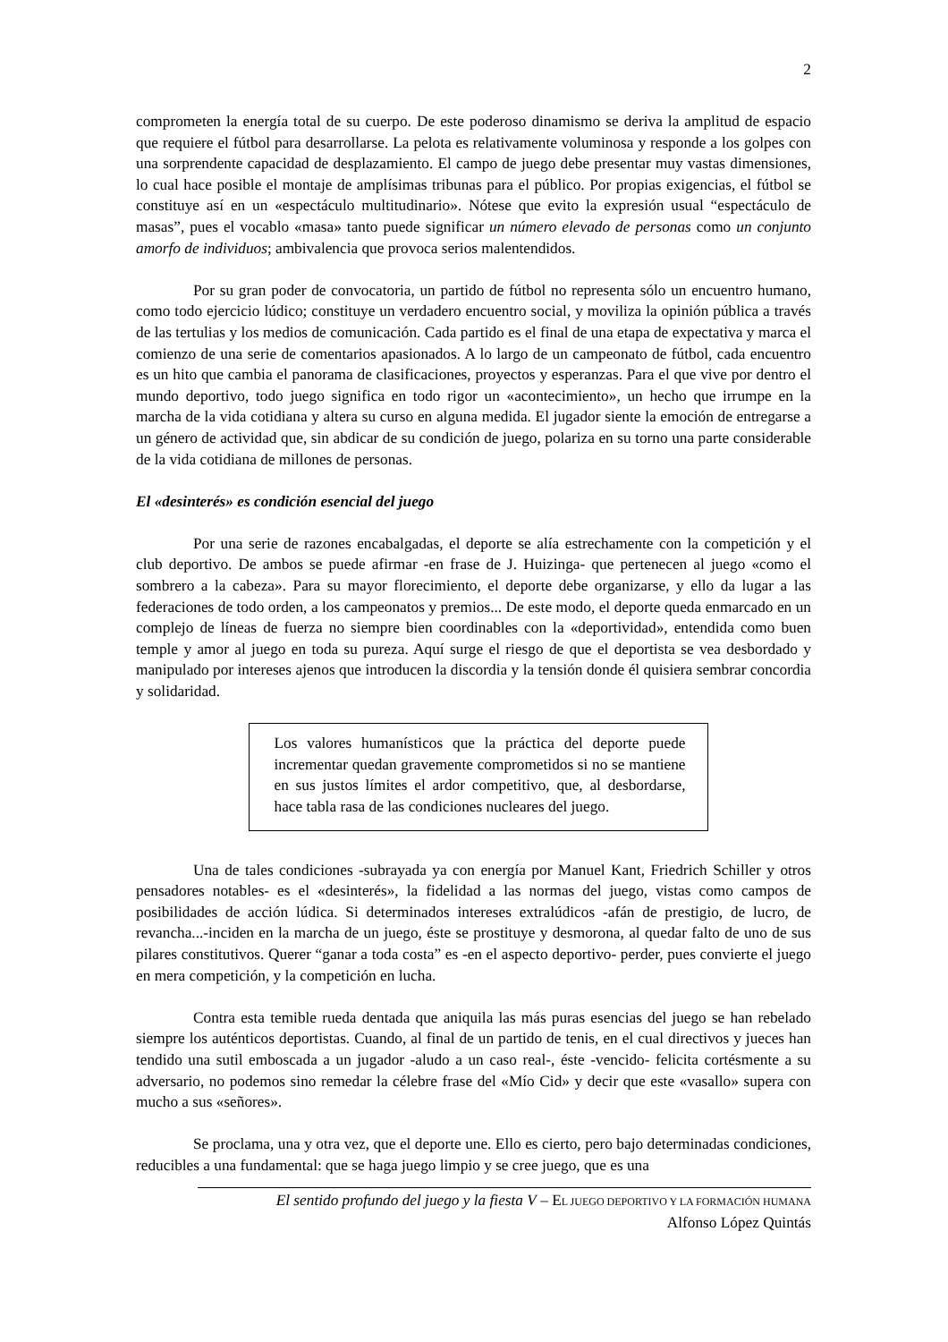2
comprometen la energía total de su cuerpo. De este poderoso dinamismo se deriva la amplitud de espacio que requiere el fútbol para desarrollarse. La pelota es relativamente voluminosa y responde a los golpes con una sorprendente capacidad de desplazamiento. El campo de juego debe presentar muy vastas dimensiones, lo cual hace posible el montaje de amplísimas tribunas para el público. Por propias exigencias, el fútbol se constituye así en un «espectáculo multitudinario». Nótese que evito la expresión usual “espectáculo de masas”, pues el vocablo «masa» tanto puede significar un número elevado de personas como un conjunto amorfo de individuos; ambivalencia que provoca serios malentendidos.
Por su gran poder de convocatoria, un partido de fútbol no representa sólo un encuentro humano, como todo ejercicio lúdico; constituye un verdadero encuentro social, y moviliza la opinión pública a través de las tertulias y los medios de comunicación. Cada partido es el final de una etapa de expectativa y marca el comienzo de una serie de comentarios apasionados. A lo largo de un campeonato de fútbol, cada encuentro es un hito que cambia el panorama de clasificaciones, proyectos y esperanzas. Para el que vive por dentro el mundo deportivo, todo juego significa en todo rigor un «acontecimiento», un hecho que irrumpe en la marcha de la vida cotidiana y altera su curso en alguna medida. El jugador siente la emoción de entregarse a un género de actividad que, sin abdicar de su condición de juego, polariza en su torno una parte considerable de la vida cotidiana de millones de personas.
El «desinterés» es condición esencial del juego
Por una serie de razones encabalgadas, el deporte se alía estrechamente con la competición y el club deportivo. De ambos se puede afirmar -en frase de J. Huizinga- que pertenecen al juego «como el sombrero a la cabeza». Para su mayor florecimiento, el deporte debe organizarse, y ello da lugar a las federaciones de todo orden, a los campeonatos y premios... De este modo, el deporte queda enmarcado en un complejo de líneas de fuerza no siempre bien coordinables con la «deportividad», entendida como buen temple y amor al juego en toda su pureza. Aquí surge el riesgo de que el deportista se vea desbordado y manipulado por intereses ajenos que introducen la discordia y la tensión donde él quisiera sembrar concordia y solidaridad.
Los valores humanísticos que la práctica del deporte puede incrementar quedan gravemente comprometidos si no se mantiene en sus justos límites el ardor competitivo, que, al desbordarse, hace tabla rasa de las condiciones nucleares del juego.
Una de tales condiciones -subrayada ya con energía por Manuel Kant, Friedrich Schiller y otros pensadores notables- es el «desinterés», la fidelidad a las normas del juego, vistas como campos de posibilidades de acción lúdica. Si determinados intereses extralúdicos -afán de prestigio, de lucro, de revancha...-inciden en la marcha de un juego, éste se prostituye y desmorona, al quedar falto de uno de sus pilares constitutivos. Querer “ganar a toda costa” es -en el aspecto deportivo- perder, pues convierte el juego en mera competición, y la competición en lucha.
Contra esta temible rueda dentada que aniquila las más puras esencias del juego se han rebelado siempre los auténticos deportistas. Cuando, al final de un partido de tenis, en el cual directivos y jueces han tendido una sutil emboscada a un jugador -aludo a un caso real-, éste -vencido- felicita cortésmente a su adversario, no podemos sino remedar la célebre frase del «Mío Cid» y decir que este «vasallo» supera con mucho a sus «señores».
Se proclama, una y otra vez, que el deporte une. Ello es cierto, pero bajo determinadas condiciones, reducibles a una fundamental: que se haga juego limpio y se cree juego, que es una
El sentido profundo del juego y la fiesta V – EL JUEGO DEPORTIVO Y LA FORMACIÓN HUMANA
Alfonso López Quintás